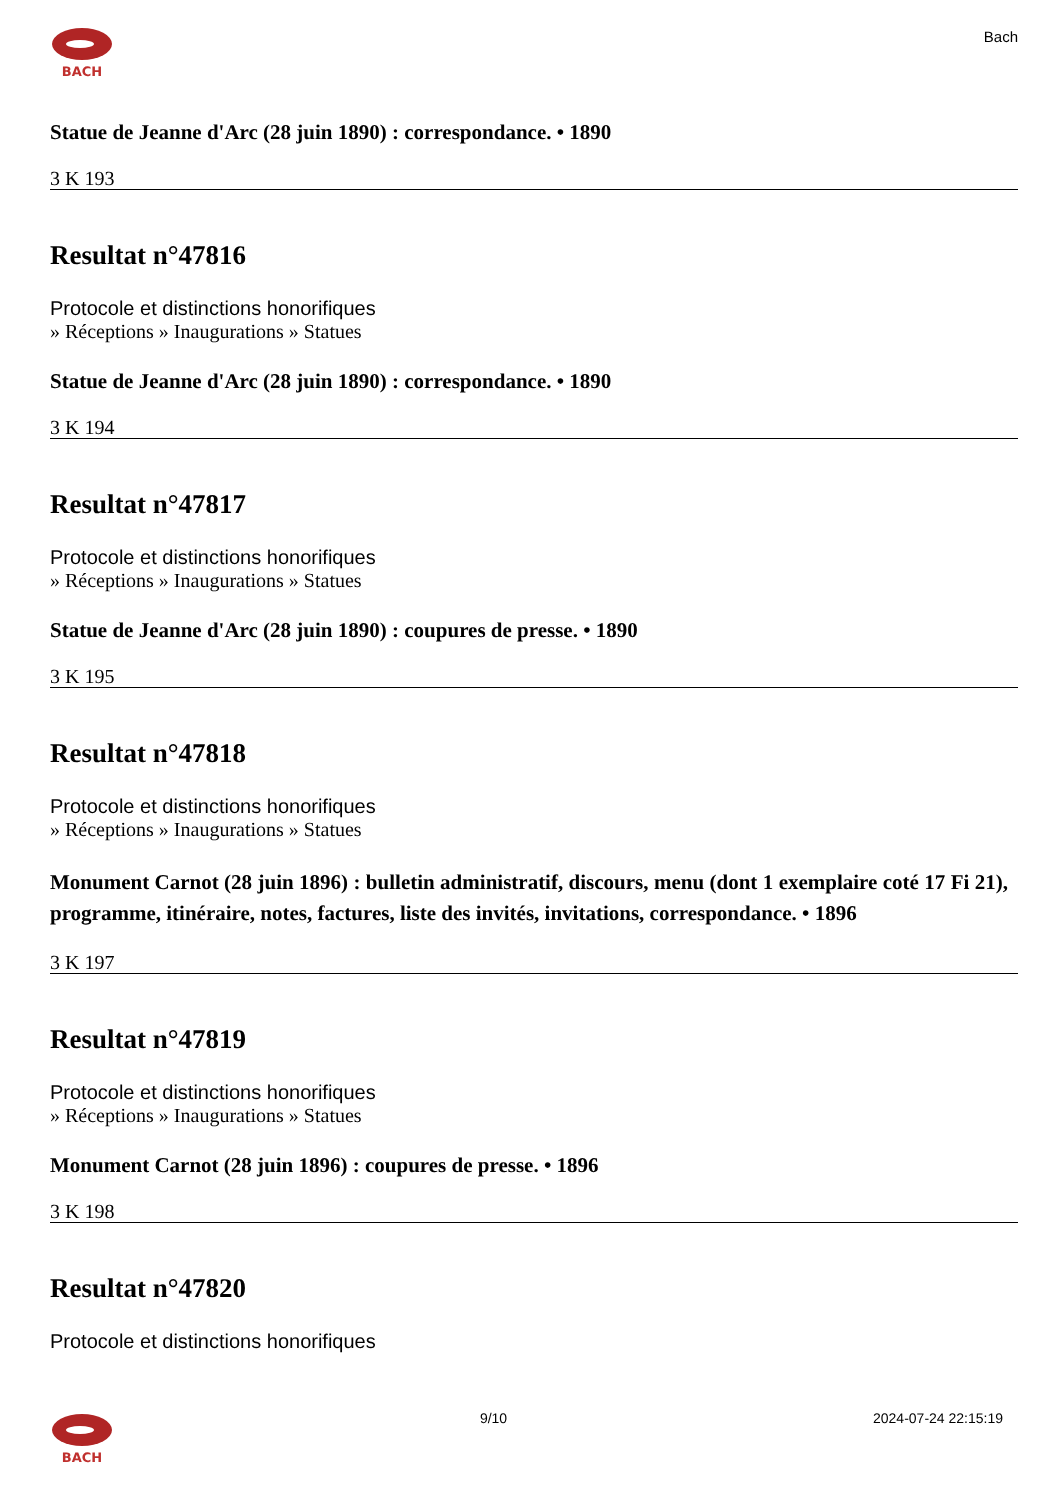BACH
Bach
Statue de Jeanne d'Arc (28 juin 1890) : correspondance. • 1890
3 K 193
Resultat n°47816
Protocole et distinctions honorifiques
» Réceptions » Inaugurations » Statues
Statue de Jeanne d'Arc (28 juin 1890) : correspondance. • 1890
3 K 194
Resultat n°47817
Protocole et distinctions honorifiques
» Réceptions » Inaugurations » Statues
Statue de Jeanne d'Arc (28 juin 1890) : coupures de presse. • 1890
3 K 195
Resultat n°47818
Protocole et distinctions honorifiques
» Réceptions » Inaugurations » Statues
Monument Carnot (28 juin 1896) : bulletin administratif, discours, menu (dont 1 exemplaire coté 17 Fi 21), programme, itinéraire, notes, factures, liste des invités, invitations, correspondance. • 1896
3 K 197
Resultat n°47819
Protocole et distinctions honorifiques
» Réceptions » Inaugurations » Statues
Monument Carnot (28 juin 1896) : coupures de presse. • 1896
3 K 198
Resultat n°47820
Protocole et distinctions honorifiques
BACH 9/10 2024-07-24 22:15:19